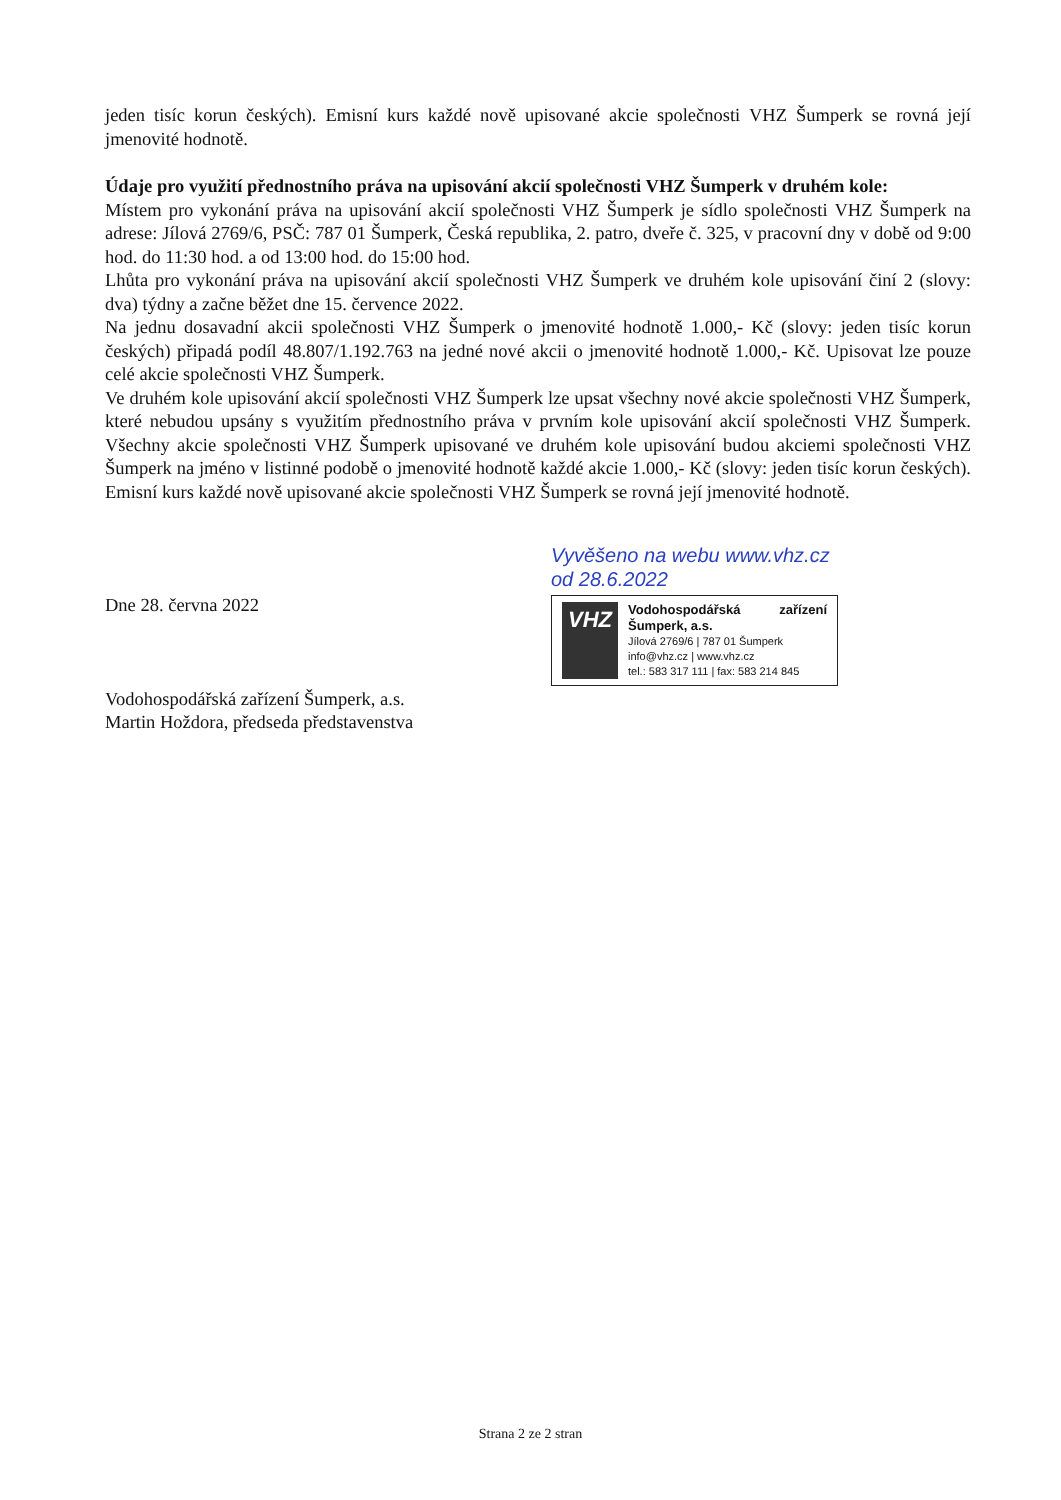jeden tisíc korun českých). Emisní kurs každé nově upisované akcie společnosti VHZ Šumperk se rovná její jmenovité hodnotě.
Údaje pro využití přednostního práva na upisování akcií společnosti VHZ Šumperk v druhém kole:
Místem pro vykonání práva na upisování akcií společnosti VHZ Šumperk je sídlo společnosti VHZ Šumperk na adrese: Jílová 2769/6, PSČ: 787 01 Šumperk, Česká republika, 2. patro, dveře č. 325, v pracovní dny v době od 9:00 hod. do 11:30 hod. a od 13:00 hod. do 15:00 hod.
Lhůta pro vykonání práva na upisování akcií společnosti VHZ Šumperk ve druhém kole upisování činí 2 (slovy: dva) týdny a začne běžet dne 15. července 2022.
Na jednu dosavadní akcii společnosti VHZ Šumperk o jmenovité hodnotě 1.000,- Kč (slovy: jeden tisíc korun českých) připadá podíl 48.807/1.192.763 na jedné nové akcii o jmenovité hodnotě 1.000,- Kč. Upisovat lze pouze celé akcie společnosti VHZ Šumperk.
Ve druhém kole upisování akcií společnosti VHZ Šumperk lze upsat všechny nové akcie společnosti VHZ Šumperk, které nebudou upsány s využitím přednostního práva v prvním kole upisování akcií společnosti VHZ Šumperk. Všechny akcie společnosti VHZ Šumperk upisované ve druhém kole upisování budou akciemi společnosti VHZ Šumperk na jméno v listinné podobě o jmenovité hodnotě každé akcie 1.000,- Kč (slovy: jeden tisíc korun českých). Emisní kurs každé nově upisované akcie společnosti VHZ Šumperk se rovná její jmenovité hodnotě.
Dne 28. června 2022
Vodohospodářská zařízení Šumperk, a.s.
Martin Hoždora, předseda představenstva
Vyvěšeno na webu www.vhz.cz
od 28.6.2022
VHZ
Vodohospodářská zařízení Šumperk, a.s.
Jílová 2769/6 | 787 01 Šumperk
info@vhz.cz | www.vhz.cz
tel.: 583 317 111 | fax: 583 214 845
Strana 2 ze 2 stran